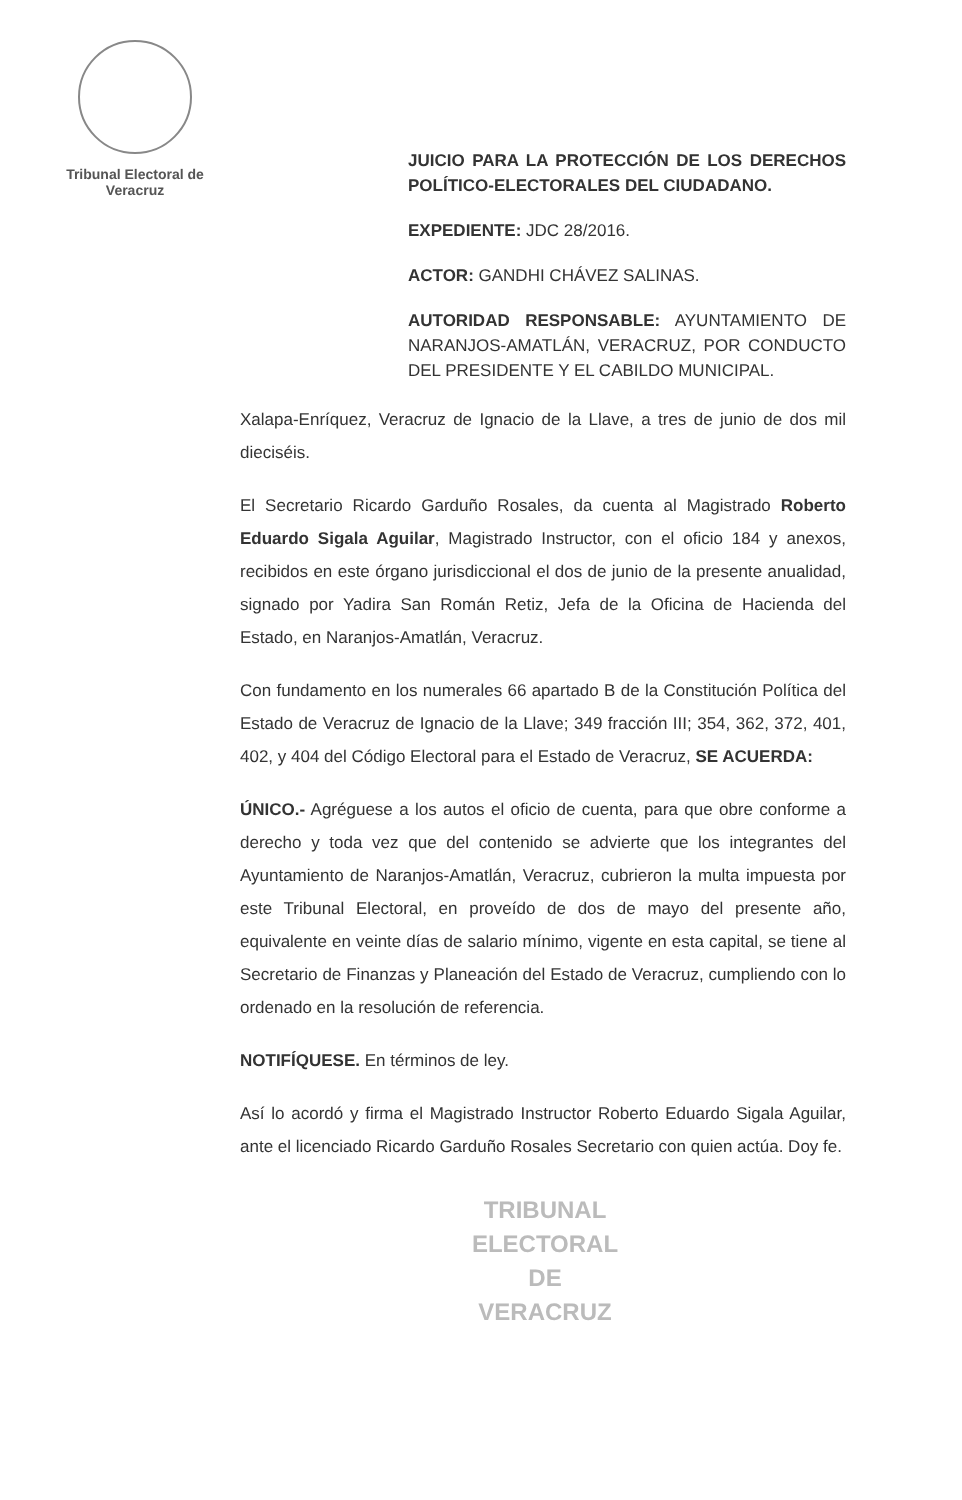Tribunal Electoral de
Veracruz
JUICIO PARA LA PROTECCIÓN DE LOS DERECHOS POLÍTICO-ELECTORALES DEL CIUDADANO.
EXPEDIENTE: JDC 28/2016.
ACTOR: GANDHI CHÁVEZ SALINAS.
AUTORIDAD RESPONSABLE: AYUNTAMIENTO DE NARANJOS-AMATLÁN, VERACRUZ, POR CONDUCTO DEL PRESIDENTE Y EL CABILDO MUNICIPAL.
Xalapa-Enríquez, Veracruz de Ignacio de la Llave, a tres de junio de dos mil dieciséis.
El Secretario Ricardo Garduño Rosales, da cuenta al Magistrado Roberto Eduardo Sigala Aguilar, Magistrado Instructor, con el oficio 184 y anexos, recibidos en este órgano jurisdiccional el dos de junio de la presente anualidad, signado por Yadira San Román Retiz, Jefa de la Oficina de Hacienda del Estado, en Naranjos-Amatlán, Veracruz.
Con fundamento en los numerales 66 apartado B de la Constitución Política del Estado de Veracruz de Ignacio de la Llave; 349 fracción III; 354, 362, 372, 401, 402, y 404 del Código Electoral para el Estado de Veracruz, SE ACUERDA:
ÚNICO.- Agréguese a los autos el oficio de cuenta, para que obre conforme a derecho y toda vez que del contenido se advierte que los integrantes del Ayuntamiento de Naranjos-Amatlán, Veracruz, cubrieron la multa impuesta por este Tribunal Electoral, en proveído de dos de mayo del presente año, equivalente en veinte días de salario mínimo, vigente en esta capital, se tiene al Secretario de Finanzas y Planeación del Estado de Veracruz, cumpliendo con lo ordenado en la resolución de referencia.
NOTIFÍQUESE. En términos de ley.
Así lo acordó y firma el Magistrado Instructor Roberto Eduardo Sigala Aguilar, ante el licenciado Ricardo Garduño Rosales Secretario con quien actúa. Doy fe.
TRIBUNAL
ELECTORAL
DE VERACRUZ